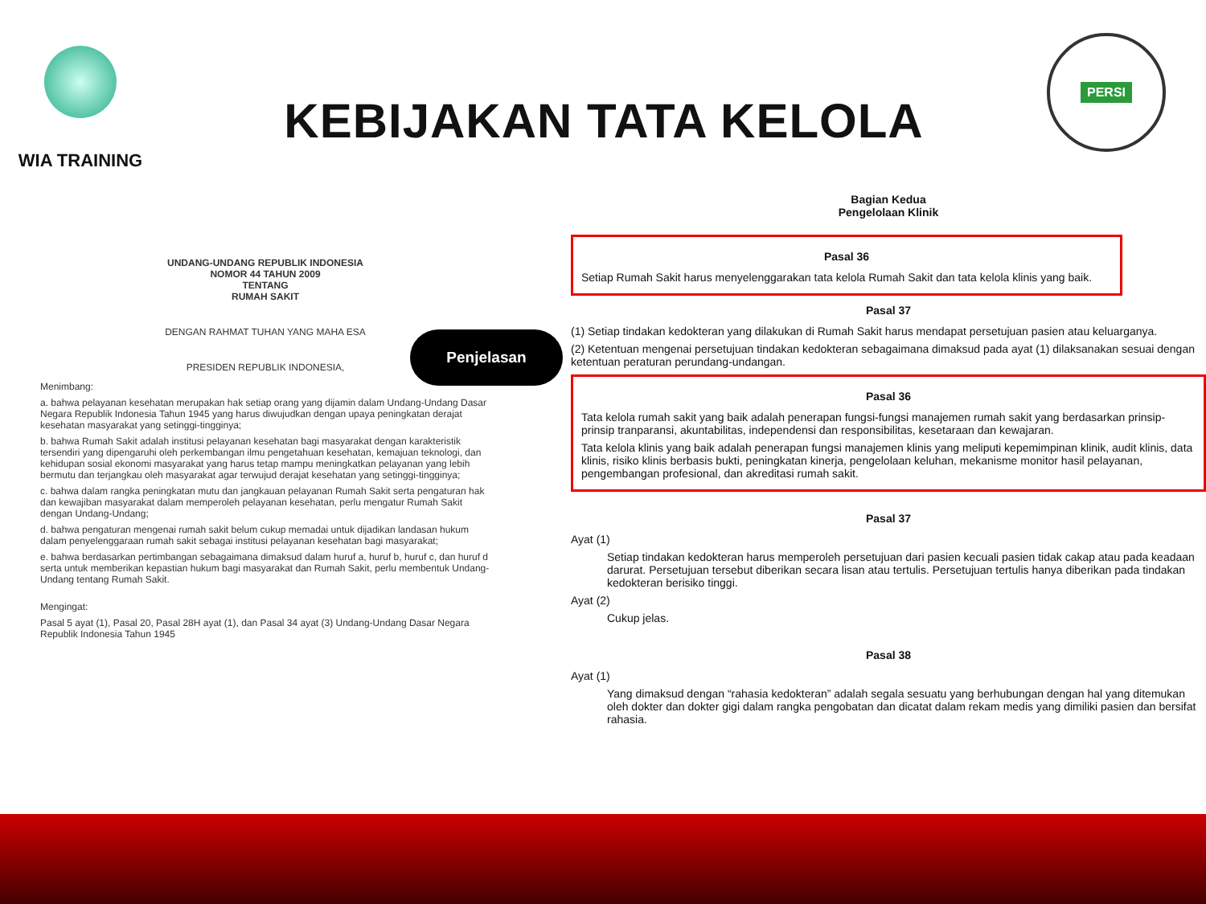WIA TRAINING
KEBIJAKAN TATA KELOLA
PERSI
UNDANG-UNDANG REPUBLIK INDONESIA
NOMOR 44 TAHUN 2009
TENTANG
RUMAH SAKIT
DENGAN RAHMAT TUHAN YANG MAHA ESA
PRESIDEN REPUBLIK INDONESIA,
Menimbang:
a. bahwa pelayanan kesehatan merupakan hak setiap orang yang dijamin dalam Undang-Undang Dasar Negara Republik Indonesia Tahun 1945 yang harus diwujudkan dengan upaya peningkatan derajat kesehatan masyarakat yang setinggi-tingginya;
b. bahwa Rumah Sakit adalah institusi pelayanan kesehatan bagi masyarakat dengan karakteristik tersendiri yang dipengaruhi oleh perkembangan ilmu pengetahuan kesehatan, kemajuan teknologi, dan kehidupan sosial ekonomi masyarakat yang harus tetap mampu meningkatkan pelayanan yang lebih bermutu dan terjangkau oleh masyarakat agar terwujud derajat kesehatan yang setinggi-tingginya;
c. bahwa dalam rangka peningkatan mutu dan jangkauan pelayanan Rumah Sakit serta pengaturan hak dan kewajiban masyarakat dalam memperoleh pelayanan kesehatan, perlu mengatur Rumah Sakit dengan Undang-Undang;
d. bahwa pengaturan mengenai rumah sakit belum cukup memadai untuk dijadikan landasan hukum dalam penyelenggaraan rumah sakit sebagai institusi pelayanan kesehatan bagi masyarakat;
e. bahwa berdasarkan pertimbangan sebagaimana dimaksud dalam huruf a, huruf b, huruf c, dan huruf d serta untuk memberikan kepastian hukum bagi masyarakat dan Rumah Sakit, perlu membentuk Undang-Undang tentang Rumah Sakit.
Mengingat:
Pasal 5 ayat (1), Pasal 20, Pasal 28H ayat (1), dan Pasal 34 ayat (3) Undang-Undang Dasar Negara Republik Indonesia Tahun 1945
Penjelasan
Bagian Kedua
Pengelolaan Klinik
Pasal 36
Setiap Rumah Sakit harus menyelenggarakan tata kelola Rumah Sakit dan tata kelola klinis yang baik.
Pasal 37
(1) Setiap tindakan kedokteran yang dilakukan di Rumah Sakit harus mendapat persetujuan pasien atau keluarganya.
(2) Ketentuan mengenai persetujuan tindakan kedokteran sebagaimana dimaksud pada ayat (1) dilaksanakan sesuai dengan ketentuan peraturan perundang-undangan.
Pasal 36
Tata kelola rumah sakit yang baik adalah penerapan fungsi-fungsi manajemen rumah sakit yang berdasarkan prinsip-prinsip tranparansi, akuntabilitas, independensi dan responsibilitas, kesetaraan dan kewajaran.
Tata kelola klinis yang baik adalah penerapan fungsi manajemen klinis yang meliputi kepemimpinan klinik, audit klinis, data klinis, risiko klinis berbasis bukti, peningkatan kinerja, pengelolaan keluhan, mekanisme monitor hasil pelayanan, pengembangan profesional, dan akreditasi rumah sakit.
Pasal 37
Ayat (1)
Setiap tindakan kedokteran harus memperoleh persetujuan dari pasien kecuali pasien tidak cakap atau pada keadaan darurat. Persetujuan tersebut diberikan secara lisan atau tertulis. Persetujuan tertulis hanya diberikan pada tindakan kedokteran berisiko tinggi.
Ayat (2)
Cukup jelas.
Pasal 38
Ayat (1)
Yang dimaksud dengan “rahasia kedokteran” adalah segala sesuatu yang berhubungan dengan hal yang ditemukan oleh dokter dan dokter gigi dalam rangka pengobatan dan dicatat dalam rekam medis yang dimiliki pasien dan bersifat rahasia.